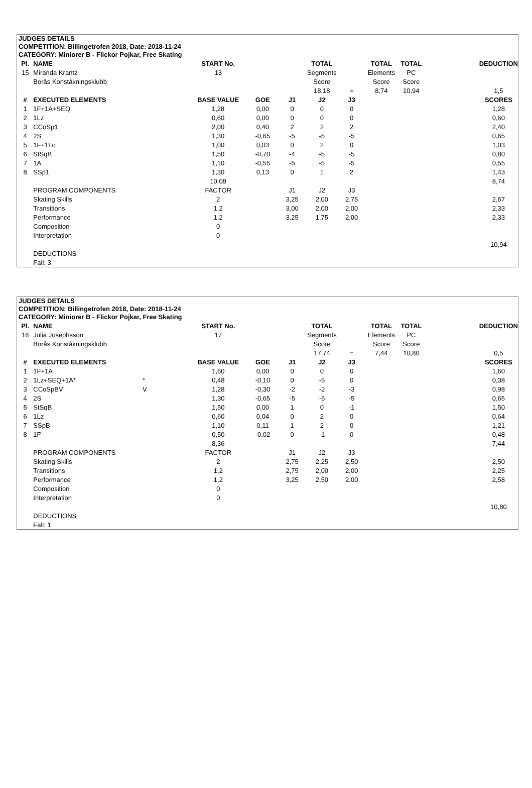JUDGES DETAILS
COMPETITION: Billingetrofen 2018, Date: 2018-11-24
CATEGORY: Miniorer B - Flickor Pojkar, Free Skating
| Pl. | NAME | | START No. | | | TOTAL | | TOTAL | TOTAL | | DEDUCTION |
| 15 | Miranda Krantz | | 13 | | | Segments | | Elements | PC | | |
| | Borås Konståkningsklubb | | | | | Score | | Score | Score | | |
| | | | | | | 18,18 | = | 8,74 | 10,94 | | 1,5 |
| # | EXECUTED ELEMENTS | | BASE VALUE | GOE | J1 | J2 | J3 | | | | SCORES |
| 1 | 1F+1A+SEQ | | 1,28 | 0,00 | 0 | 0 | 0 | | | | 1,28 |
| 2 | 1Lz | | 0,60 | 0,00 | 0 | 0 | 0 | | | | 0,60 |
| 3 | CCoSp1 | | 2,00 | 0,40 | 2 | 2 | 2 | | | | 2,40 |
| 4 | 2S | | 1,30 | -0,65 | -5 | -5 | -5 | | | | 0,65 |
| 5 | 1F+1Lo | | 1,00 | 0,03 | 0 | 2 | 0 | | | | 1,03 |
| 6 | StSqB | | 1,50 | -0,70 | -4 | -5 | -5 | | | | 0,80 |
| 7 | 1A | | 1,10 | -0,55 | -5 | -5 | -5 | | | | 0,55 |
| 8 | SSp1 | | 1,30 | 0,13 | 0 | 1 | 2 | | | | 1,43 |
| | | | 10,08 | | | | | | | | 8,74 |
| | PROGRAM COMPONENTS | | FACTOR | | J1 | J2 | J3 | | | | |
| | Skating Skills | | 2 | | 3,25 | 2,00 | 2,75 | | | | 2,67 |
| | Transitions | | 1,2 | | 3,00 | 2,00 | 2,00 | | | | 2,33 |
| | Performance | | 1,2 | | 3,25 | 1,75 | 2,00 | | | | 2,33 |
| | Composition | | 0 | | | | | | | | |
| | Interpretation | | 0 | | | | | | | | |
| | | | | | | | | | | | 10,94 |
| | DEDUCTIONS | | | | | | | | | | |
| | Fall: 3 | | | | | | | | | | |
JUDGES DETAILS
COMPETITION: Billingetrofen 2018, Date: 2018-11-24
CATEGORY: Miniorer B - Flickor Pojkar, Free Skating
| Pl. | NAME | | START No. | | | TOTAL | | TOTAL | TOTAL | | DEDUCTION |
| 16 | Julia Josephsson | | 17 | | | Segments | | Elements | PC | | |
| | Borås Konståkningsklubb | | | | | Score | | Score | Score | | |
| | | | | | | 17,74 | = | 7,44 | 10,80 | | 0,5 |
| # | EXECUTED ELEMENTS | | BASE VALUE | GOE | J1 | J2 | J3 | | | | SCORES |
| 1 | 1F+1A | | 1,60 | 0,00 | 0 | 0 | 0 | | | | 1,60 |
| 2 | 1Lz+SEQ+1A* | * | 0,48 | -0,10 | 0 | -5 | 0 | | | | 0,38 |
| 3 | CCoSpBV | V | 1,28 | -0,30 | -2 | -2 | -3 | | | | 0,98 |
| 4 | 2S | | 1,30 | -0,65 | -5 | -5 | -5 | | | | 0,65 |
| 5 | StSqB | | 1,50 | 0,00 | 1 | 0 | -1 | | | | 1,50 |
| 6 | 1Lz | | 0,60 | 0,04 | 0 | 2 | 0 | | | | 0,64 |
| 7 | SSpB | | 1,10 | 0,11 | 1 | 2 | 0 | | | | 1,21 |
| 8 | 1F | | 0,50 | -0,02 | 0 | -1 | 0 | | | | 0,48 |
| | | | 8,36 | | | | | | | | 7,44 |
| | PROGRAM COMPONENTS | | FACTOR | | J1 | J2 | J3 | | | | |
| | Skating Skills | | 2 | | 2,75 | 2,25 | 2,50 | | | | 2,50 |
| | Transitions | | 1,2 | | 2,75 | 2,00 | 2,00 | | | | 2,25 |
| | Performance | | 1,2 | | 3,25 | 2,50 | 2,00 | | | | 2,58 |
| | Composition | | 0 | | | | | | | | |
| | Interpretation | | 0 | | | | | | | | |
| | | | | | | | | | | | 10,80 |
| | DEDUCTIONS | | | | | | | | | | |
| | Fall: 1 | | | | | | | | | | |